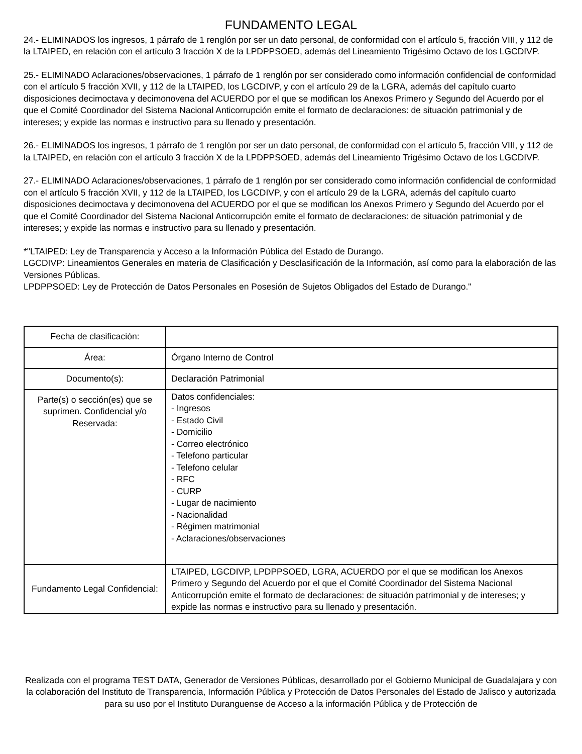FUNDAMENTO LEGAL
24.- ELIMINADOS los ingresos, 1 párrafo de 1 renglón por ser un dato personal, de conformidad con el artículo 5, fracción VIII, y 112 de la LTAIPED, en relación con el artículo 3 fracción X de la LPDPPSOED, además del Lineamiento Trigésimo Octavo de los LGCDIVP.
25.- ELIMINADO Aclaraciones/observaciones, 1 párrafo de 1 renglón por ser considerado como información confidencial de conformidad con el artículo 5 fracción XVII, y 112 de la LTAIPED, los LGCDIVP, y con el artículo 29 de la LGRA, además del capítulo cuarto disposiciones decimoctava y decimonovena del ACUERDO por el que se modifican los Anexos Primero y Segundo del Acuerdo por el que el Comité Coordinador del Sistema Nacional Anticorrupción emite el formato de declaraciones: de situación patrimonial y de intereses; y expide las normas e instructivo para su llenado y presentación.
26.- ELIMINADOS los ingresos, 1 párrafo de 1 renglón por ser un dato personal, de conformidad con el artículo 5, fracción VIII, y 112 de la LTAIPED, en relación con el artículo 3 fracción X de la LPDPPSOED, además del Lineamiento Trigésimo Octavo de los LGCDIVP.
27.- ELIMINADO Aclaraciones/observaciones, 1 párrafo de 1 renglón por ser considerado como información confidencial de conformidad con el artículo 5 fracción XVII, y 112 de la LTAIPED, los LGCDIVP, y con el artículo 29 de la LGRA, además del capítulo cuarto disposiciones decimoctava y decimonovena del ACUERDO por el que se modifican los Anexos Primero y Segundo del Acuerdo por el que el Comité Coordinador del Sistema Nacional Anticorrupción emite el formato de declaraciones: de situación patrimonial y de intereses; y expide las normas e instructivo para su llenado y presentación.
*"LTAIPED: Ley de Transparencia y Acceso a la Información Pública del Estado de Durango.
LGCDIVP: Lineamientos Generales en materia de Clasificación y Desclasificación de la Información, así como para la elaboración de las Versiones Públicas.
LPDPPSOED: Ley de Protección de Datos Personales en Posesión de Sujetos Obligados del Estado de Durango."
| Fecha de clasificación: | |
| Área: | Órgano Interno de Control |
| Documento(s): | Declaración Patrimonial |
| Parte(s) o sección(es) que se suprimen. Confidencial y/o Reservada: | Datos confidenciales: - Ingresos - Estado Civil - Domicilio - Correo electrónico - Telefono particular - Telefono celular - RFC - CURP - Lugar de nacimiento - Nacionalidad - Régimen matrimonial - Aclaraciones/observaciones |
| Fundamento Legal Confidencial: | LTAIPED, LGCDIVP, LPDPPSOED, LGRA, ACUERDO por el que se modifican los Anexos Primero y Segundo del Acuerdo por el que el Comité Coordinador del Sistema Nacional Anticorrupción emite el formato de declaraciones: de situación patrimonial y de intereses; y expide las normas e instructivo para su llenado y presentación. |
Realizada con el programa TEST DATA, Generador de Versiones Públicas, desarrollado por el Gobierno Municipal de Guadalajara y con la colaboración del Instituto de Transparencia, Información Pública y Protección de Datos Personales del Estado de Jalisco y autorizada para su uso por el Instituto Duranguense de Acceso a la información Pública y de Protección de